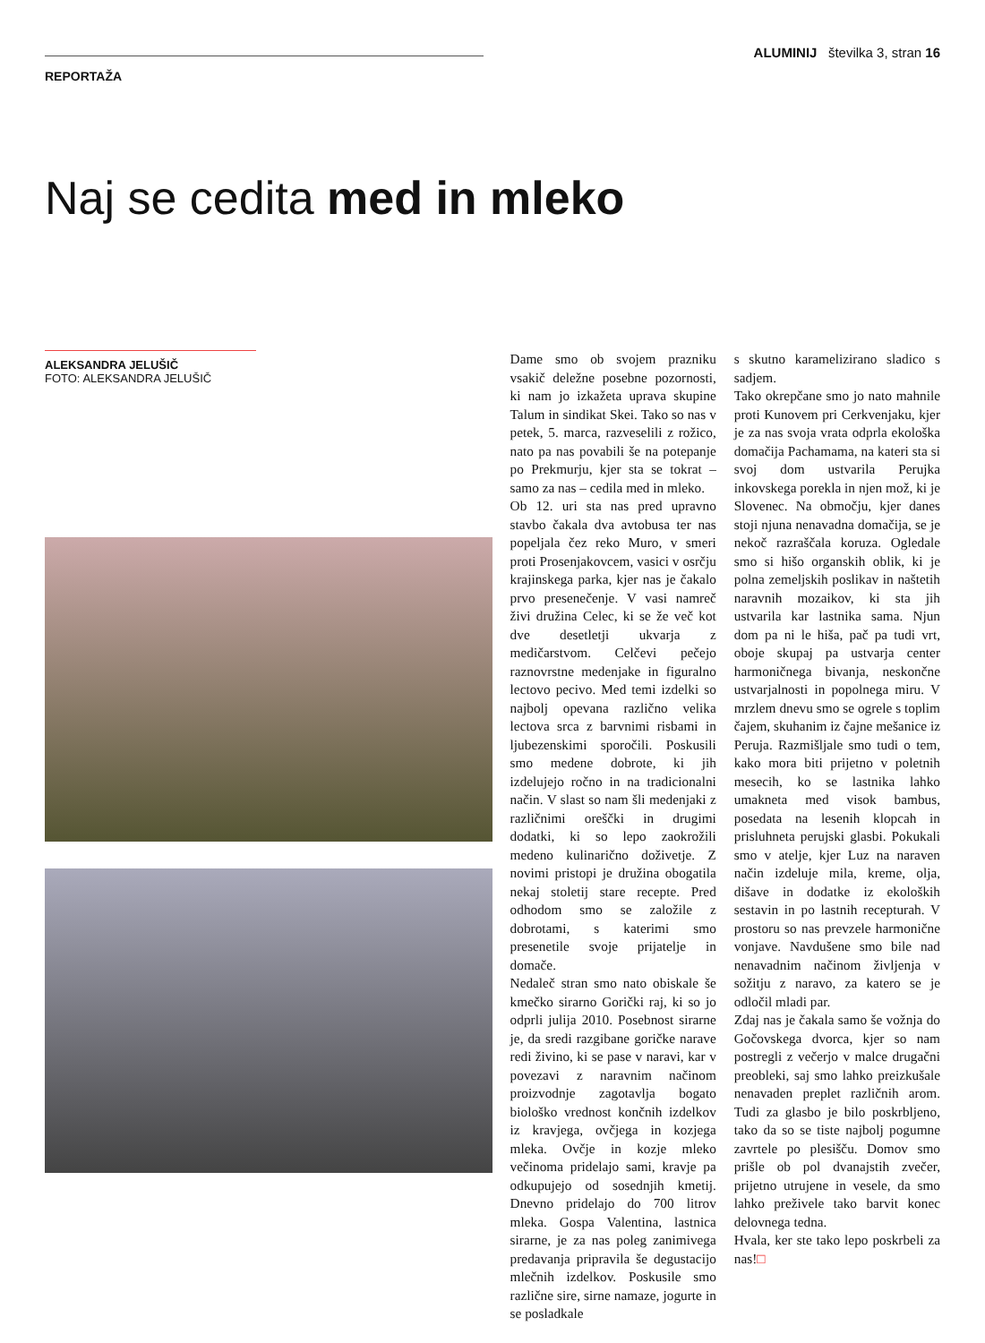ALUMINIJ številka 3, stran 16
REPORTAŽA
Naj se cedita med in mleko
ALEKSANDRA JELUŠIČ
FOTO: ALEKSANDRA JELUŠIČ
Dame smo ob svojem prazniku vsakič deležne posebne pozornosti, ki nam jo izkažeta uprava skupine Talum in sindikat Skei. Tako so nas v petek, 5. marca, razveselili z rožico, nato pa nas povabili še na potepanje po Prekmurju, kjer sta se tokrat – samo za nas – cedila med in mleko.
Ob 12. uri sta nas pred upravno stavbo čakala dva avtobusa ter nas popeljala čez reko Muro, v smeri proti Prosenjakovcem, vasici v osrčju krajinskega parka, kjer nas je čakalo prvo presenečenje. V vasi namreč živi družina Celec, ki se že več kot dve desetletji ukvarja z medičarstvom. Celčevi pečejo raznovrstne medenjake in figuralno lectovo pecivo. Med temi izdelki so najbolj opevana različno velika lectova srca z barvnimi risbami in ljubezenskimi sporočili. Poskusili smo medene dobrote, ki jih izdelujejo ročno in na tradicionalni način. V slast so nam šli medenjaki z različnimi oreščki in drugimi dodatki, ki so lepo zaokrožili medeno kulinarično doživetje. Z novimi pristopi je družina obogatila nekaj stoletij stare recepte. Pred odhodom smo se založile z dobrotami, s katerimi smo presenetile svoje prijatelje in domače.
Nedaleč stran smo nato obiskale še kmečko sirarno Gorički raj, ki so jo odprli julija 2010. Posebnost sirarne je, da sredi razgibane goričke narave redi živino, ki se pase v naravi, kar v povezavi z naravnim načinom proizvodnje zagotavlja bogato biološko vrednost končnih izdelkov iz kravjega, ovčjega in kozjega mleka. Ovčje in kozje mleko večinoma pridelajo sami, kravje pa odkupujejo od sosednjih kmetij. Dnevno pridelajo do 700 litrov mleka. Gospa Valentina, lastnica sirarne, je za nas poleg zanimivega predavanja pripravila še degustacijo mlečnih izdelkov. Poskusile smo različne sire, sirne namaze, jogurte in se posladkale
s skutno karamelizirano sladico s sadjem.
Tako okrepčane smo jo nato mahnile proti Kunovem pri Cerkvenjaku, kjer je za nas svoja vrata odprla ekološka domačija Pachamama, na kateri sta si svoj dom ustvarila Perujka inkovskega porekla in njen mož, ki je Slovenec. Na območju, kjer danes stoji njuna nenavadna domačija, se je nekoč razraščala koruza. Ogledale smo si hišo organskih oblik, ki je polna zemeljskih poslikav in naštetih naravnih mozaikov, ki sta jih ustvarila kar lastnika sama. Njun dom pa ni le hiša, pač pa tudi vrt, oboje skupaj pa ustvarja center harmoničnega bivanja, neskončne ustvarjalnosti in popolnega miru. V mrzlem dnevu smo se ogrele s toplim čajem, skuhanim iz čajne mešanice iz Peruja. Razmišljale smo tudi o tem, kako mora biti prijetno v poletnih mesecih, ko se lastnika lahko umakneta med visok bambus, posedata na lesenih klopcah in prisluhneta perujski glasbi. Pokukali smo v atelje, kjer Luz na naraven način izdeluje mila, kreme, olja, dišave in dodatke iz ekoloških sestavin in po lastnih recepturah. V prostoru so nas prevzele harmonične vonjave. Navdušene smo bile nad nenavadnim načinom življenja v sožitju z naravo, za katero se je odločil mladi par.
Zdaj nas je čakala samo še vožnja do Gočovskega dvorca, kjer so nam postregli z večerjo v malce drugačni preobleki, saj smo lahko preizkušale nenavaden preplet različnih arom. Tudi za glasbo je bilo poskrbljeno, tako da so se tiste najbolj pogumne zavrtele po plesišču. Domov smo prišle ob pol dvanajstih zvečer, prijetno utrujene in vesele, da smo lahko preživele tako barvit konec delovnega tedna.
Hvala, ker ste tako lepo poskrbeli za nas!□